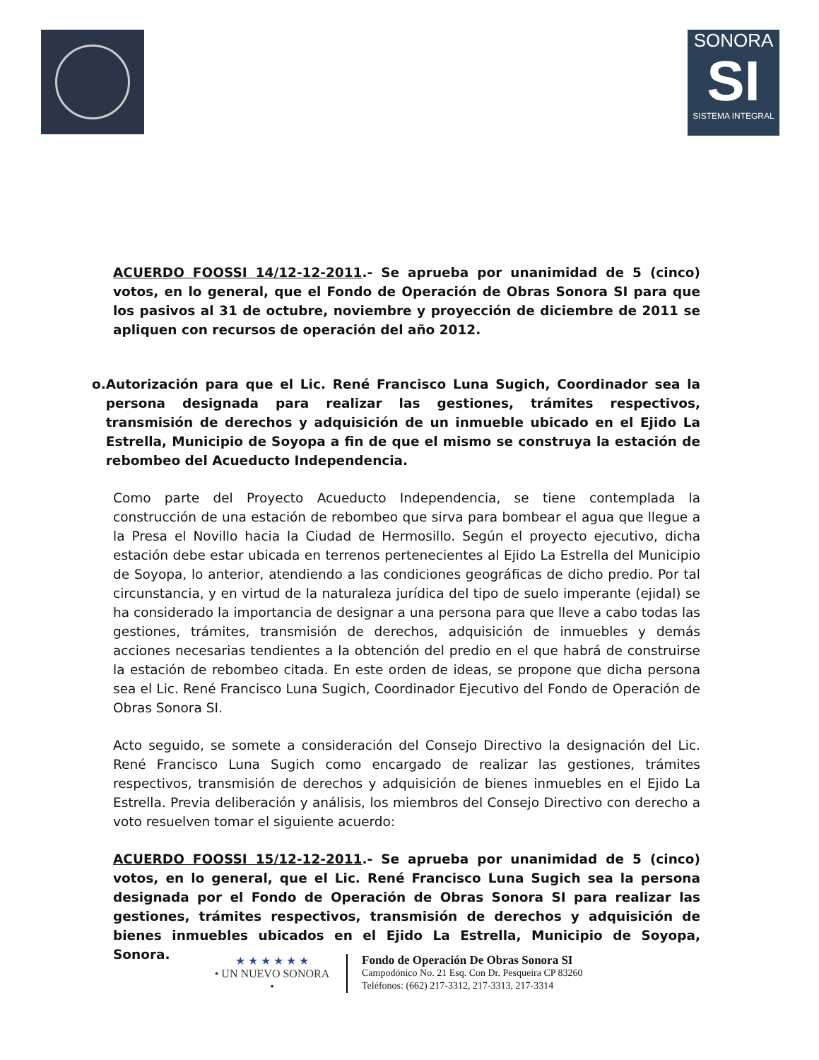SONORA
SI
SISTEMA INTEGRAL
ACUERDO FOOSSI 14/12-12-2011.- Se aprueba por unanimidad de 5 (cinco) votos, en lo general, que el Fondo de Operación de Obras Sonora SI para que los pasivos al 31 de octubre, noviembre y proyección de diciembre de 2011 se apliquen con recursos de operación del año 2012.
o. Autorización para que el Lic. René Francisco Luna Sugich, Coordinador sea la persona designada para realizar las gestiones, trámites respectivos, transmisión de derechos y adquisición de un inmueble ubicado en el Ejido La Estrella, Municipio de Soyopa a fin de que el mismo se construya la estación de rebombeo del Acueducto Independencia.
Como parte del Proyecto Acueducto Independencia, se tiene contemplada la construcción de una estación de rebombeo que sirva para bombear el agua que llegue a la Presa el Novillo hacia la Ciudad de Hermosillo. Según el proyecto ejecutivo, dicha estación debe estar ubicada en terrenos pertenecientes al Ejido La Estrella del Municipio de Soyopa, lo anterior, atendiendo a las condiciones geográficas de dicho predio. Por tal circunstancia, y en virtud de la naturaleza jurídica del tipo de suelo imperante (ejidal) se ha considerado la importancia de designar a una persona para que lleve a cabo todas las gestiones, trámites, transmisión de derechos, adquisición de inmuebles y demás acciones necesarias tendientes a la obtención del predio en el que habrá de construirse la estación de rebombeo citada. En este orden de ideas, se propone que dicha persona sea el Lic. René Francisco Luna Sugich, Coordinador Ejecutivo del Fondo de Operación de Obras Sonora SI.
Acto seguido, se somete a consideración del Consejo Directivo la designación del Lic. René Francisco Luna Sugich como encargado de realizar las gestiones, trámites respectivos, transmisión de derechos y adquisición de bienes inmuebles en el Ejido La Estrella. Previa deliberación y análisis, los miembros del Consejo Directivo con derecho a voto resuelven tomar el siguiente acuerdo:
ACUERDO FOOSSI 15/12-12-2011.- Se aprueba por unanimidad de 5 (cinco) votos, en lo general, que el Lic. René Francisco Luna Sugich sea la persona designada por el Fondo de Operación de Obras Sonora SI para realizar las gestiones, trámites respectivos, transmisión de derechos y adquisición de bienes inmuebles ubicados en el Ejido La Estrella, Municipio de Soyopa, Sonora.
★ ★ ★ ★ ★ ★
• UN NUEVO SONORA •
Fondo de Operación De Obras Sonora SI
Campodónico No. 21 Esq. Con Dr. Pesqueira CP 83260
Teléfonos: (662) 217-3312, 217-3313, 217-3314